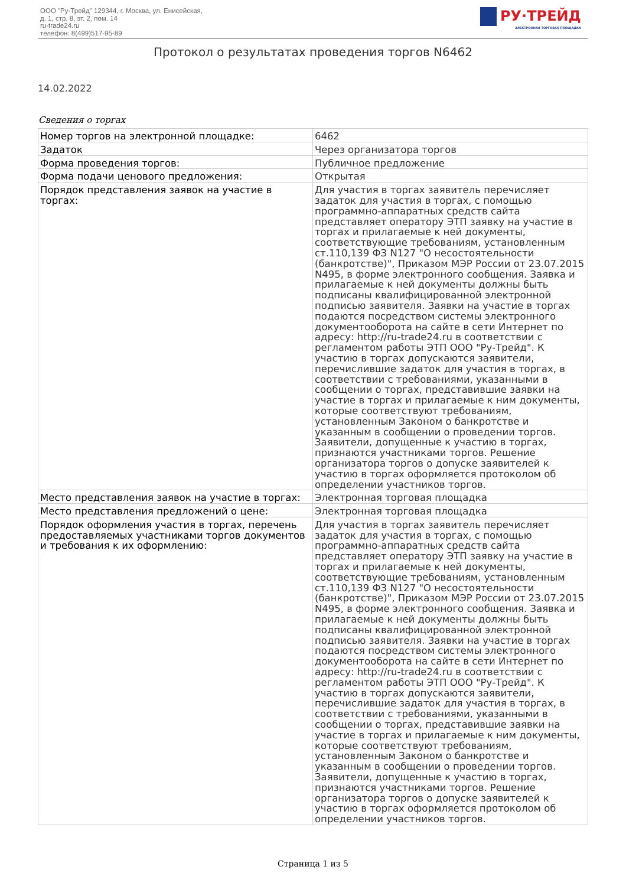ООО "Ру-Трейд" 129344, г. Москва, ул. Енисейская,
д. 1, стр. 8, эт. 2, пом. 14
ru-trade24.ru
телефон: 8(499)517-95-89
РУ·ТРЕЙД
ЭЛЕКТРОННАЯ ТОРГОВАЯ ПЛОЩАДКА
Протокол о результатах проведения торгов N6462
14.02.2022
Сведения о торгах
| Номер торгов на электронной площадке: | 6462 |
| Задаток | Через организатора торгов |
| Форма проведения торгов: | Публичное предложение |
| Форма подачи ценового предложения: | Открытая |
| Порядок представления заявок на участие в торгах: | Для участия в торгах заявитель перечисляет задаток для участия в торгах, с помощью программно-аппаратных средств сайта представляет оператору ЭТП заявку на участие в торгах и прилагаемые к ней документы, соответствующие требованиям, установленным ст.110,139 ФЗ N127 "О несостоятельности (банкротстве)", Приказом МЭР России от 23.07.2015 N495, в форме электронного сообщения. Заявка и прилагаемые к ней документы должны быть подписаны квалифицированной электронной подписью заявителя. Заявки на участие в торгах подаются посредством системы электронного документооборота на сайте в сети Интернет по адресу: http://ru-trade24.ru в соответствии с регламентом работы ЭТП ООО "Ру-Трейд". К участию в торгах допускаются заявители, перечислившие задаток для участия в торгах, в соответствии с требованиями, указанными в сообщении о торгах, представившие заявки на участие в торгах и прилагаемые к ним документы, которые соответствуют требованиям, установленным Законом о банкротстве и указанным в сообщении о проведении торгов. Заявители, допущенные к участию в торгах, признаются участниками торгов. Решение организатора торгов о допуске заявителей к участию в торгах оформляется протоколом об определении участников торгов. |
| Место представления заявок на участие в торгах: | Электронная торговая площадка |
| Место представления предложений о цене: | Электронная торговая площадка |
| Порядок оформления участия в торгах, перечень предоставляемых участниками торгов документов и требования к их оформлению: | Для участия в торгах заявитель перечисляет задаток для участия в торгах, с помощью программно-аппаратных средств сайта представляет оператору ЭТП заявку на участие в торгах и прилагаемые к ней документы, соответствующие требованиям, установленным ст.110,139 ФЗ N127 "О несостоятельности (банкротстве)", Приказом МЭР России от 23.07.2015 N495, в форме электронного сообщения. Заявка и прилагаемые к ней документы должны быть подписаны квалифицированной электронной подписью заявителя. Заявки на участие в торгах подаются посредством системы электронного документооборота на сайте в сети Интернет по адресу: http://ru-trade24.ru в соответствии с регламентом работы ЭТП ООО "Ру-Трейд". К участию в торгах допускаются заявители, перечислившие задаток для участия в торгах, в соответствии с требованиями, указанными в сообщении о торгах, представившие заявки на участие в торгах и прилагаемые к ним документы, которые соответствуют требованиям, установленным Законом о банкротстве и указанным в сообщении о проведении торгов. Заявители, допущенные к участию в торгах, признаются участниками торгов. Решение организатора торгов о допуске заявителей к участию в торгах оформляется протоколом об определении участников торгов. |
Страница 1 из 5